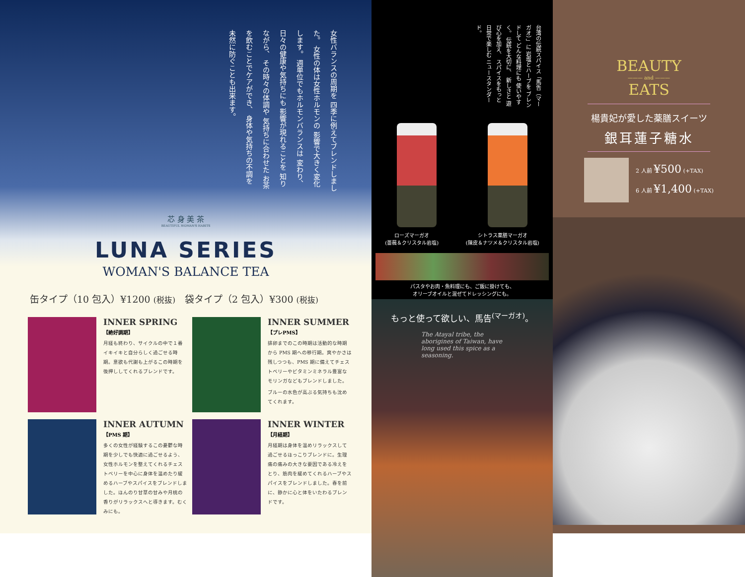女性バランスの周期を 四季に例えてブレンドしました。 女性の体は女性ホルモンの 影響で大きく変化します。 週単位でもホルモンバランスは 変わり、日々の健康や気持ちにも 影響が現れることを 知りながら、 その時々の体調や 気持ちに合わせた お茶を飲むことでケアができ、 身体や気持ちの不調を 未然に防ぐことも出来ます。
芯 身 美 茶
BEAUTIFUL WOMAN'S HABITS
LUNA SERIES
WOMAN'S BALANCE TEA
缶タイプ（10 包入）¥1200 (税抜)　袋タイプ（2 包入）¥300 (税抜)
INNER SPRING
【絶好調期】
月経も終わり、サイクルの中で１番イキイキと自分らしく過ごせる時期。意欲も代謝も上がるこの時期を後押ししてくれるブレンドです。
INNER SUMMER
【プレPMS】
排卵までのこの時期は活動的な時期から PMS 期への移行期。爽やかさは残しつつも、PMS 期に備えてチェストベリーやビタミンミネラル豊富なモリンガなどもブレンドしました。
ブルーの水色が高ぶる気持ちも沈めてくれます。
INNER AUTUMN
【PMS 期】
多くの女性が経験するこの憂鬱な時期を少しでも快適に過ごせるよう、女性ホルモンを整えてくれるチェストベリーを中心に身体を温めたり緩めるハーブやスパイスをブレンドしました。ほんのり甘草の甘みや月桃の香りがリラックスへと導きます。むくみにも。
INNER WINTER
【月経期】
月経期は身体を温めリラックスして過ごせるほっこりブレンドに。生理痛の痛みの大きな要因である冷えをとり、筋肉を緩めてくれるハーブやスパイスをブレンドしました。春を前に、静かに心と体をいたわるブレンドです。
台湾の伝統スパイス「馬告（マーガオ）」に 岩塩とハーブを ブレンドして どんな料理にも 使いやすく。 伝統を大切に、 新しさと 遊び心を加え、 スパイスをもっと 日常で楽しむ ニュースタンダード。
ローズマーガオ
(薔薇＆クリスタル岩塩)
シトラス薬膳マーガオ
(陳皮＆ナツメ＆クリスタル岩塩)
パスタやお肉・魚料理にも、ご飯に掛けても、
オリーブオイルと混ぜてドレッシングにも。
もっと使って欲しい、馬告<sup>(マーガオ)</sup>。
The Atayal tribe, the aborigines of Taiwan, have long used this spice as a seasoning.
BEAUTY
——— and ———
EATS
楊貴妃が愛した薬膳スイーツ
銀耳蓮子糖水
2 人前 ¥500 (+TAX)
6 人前 ¥1,400 (+TAX)